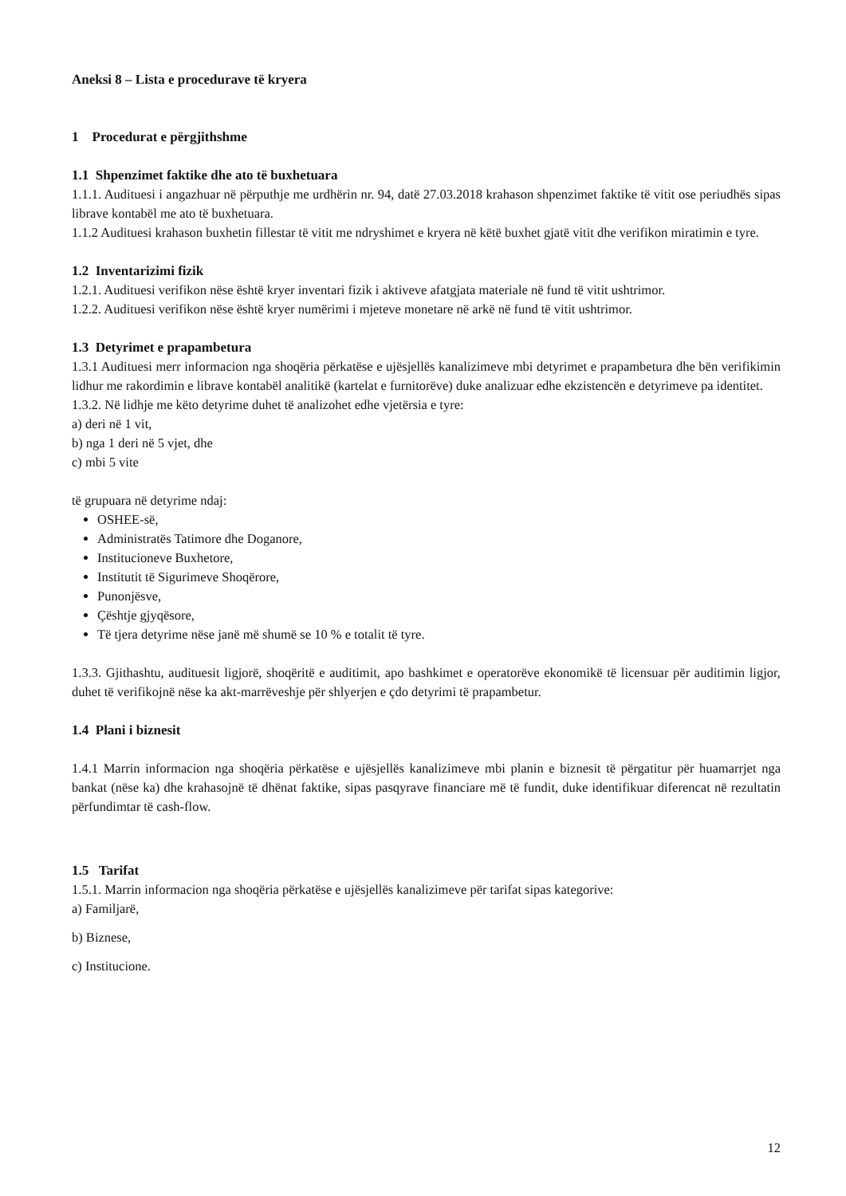Aneksi 8 – Lista e procedurave të kryera
1 Procedurat e përgjithshme
1.1 Shpenzimet faktike dhe ato të buxhetuara
1.1.1. Audituesi i angazhuar në përputhje me urdhërin nr. 94, datë 27.03.2018 krahason shpenzimet faktike të vitit ose periudhës sipas librave kontabël me ato të buxhetuara.
1.1.2 Audituesi krahason buxhetin fillestar të vitit me ndryshimet e kryera në këtë buxhet gjatë vitit dhe verifikon miratimin e tyre.
1.2 Inventarizimi fizik
1.2.1. Audituesi verifikon nëse është kryer inventari fizik i aktiveve afatgjata materiale në fund të vitit ushtrimor.
1.2.2. Audituesi verifikon nëse është kryer numërimi i mjeteve monetare në arkë në fund të vitit ushtrimor.
1.3 Detyrimet e prapambetura
1.3.1 Audituesi merr informacion nga shoqëria përkatëse e ujësjellës kanalizimeve mbi detyrimet e prapambetura dhe bën verifikimin lidhur me rakordimin e librave kontabël analitikë (kartelat e furnitorëve) duke analizuar edhe ekzistencën e detyrimeve pa identitet.
1.3.2. Në lidhje me këto detyrime duhet të analizohet edhe vjetërsia e tyre:
a) deri në 1 vit,
b) nga 1 deri në 5 vjet, dhe
c) mbi 5 vite
të grupuara në detyrime ndaj:
OSHEE-së,
Administratës Tatimore dhe Doganore,
Institucioneve Buxhetore,
Institutit të Sigurimeve Shoqërore,
Punonjësve,
Çështje gjyqësore,
Të tjera detyrime nëse janë më shumë se 10 % e totalit të tyre.
1.3.3. Gjithashtu, audituesit ligjorë, shoqëritë e auditimit, apo bashkimet e operatorëve ekonomikë të licensuar për auditimin ligjor, duhet të verifikojnë nëse ka akt-marrëveshje për shlyerjen e çdo detyrimi të prapambetur.
1.4 Plani i biznesit
1.4.1 Marrin informacion nga shoqëria përkatëse e ujësjellës kanalizimeve mbi planin e biznesit të përgatitur për huamarrjet nga bankat (nëse ka) dhe krahasojnë të dhënat faktike, sipas pasqyrave financiare më të fundit, duke identifikuar diferencat në rezultatin përfundimtar të cash-flow.
1.5 Tarifat
1.5.1. Marrin informacion nga shoqëria përkatëse e ujësjellës kanalizimeve për tarifat sipas kategorive:
a) Familjarë,
b) Biznese,
c) Institucione.
12